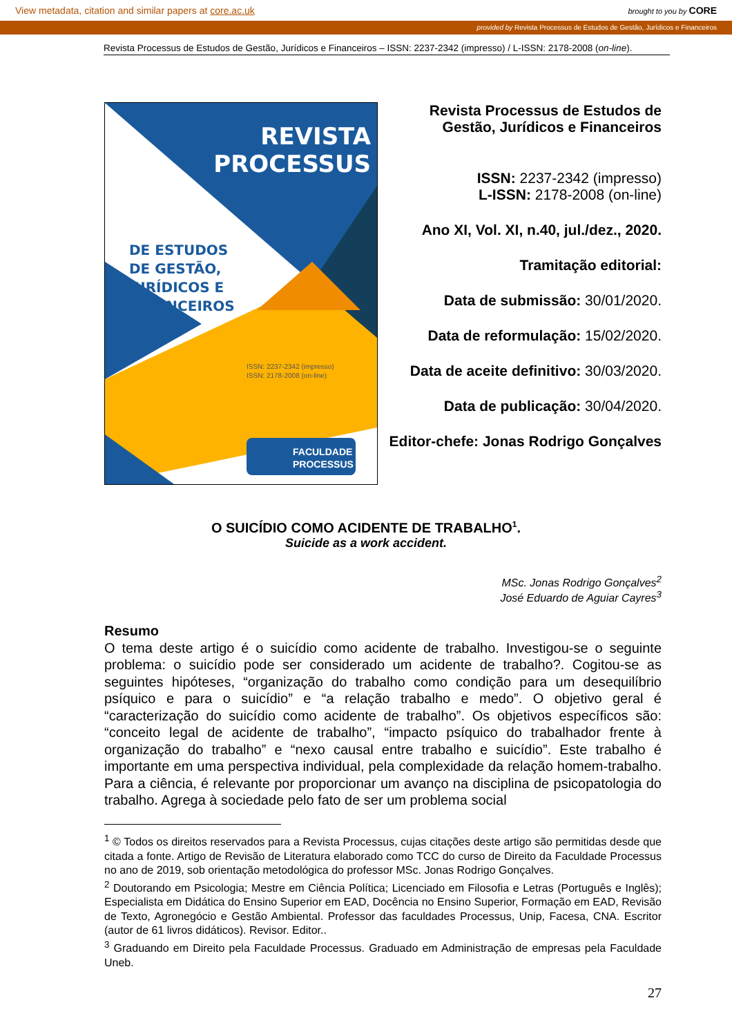View metadata, citation and similar papers at core.ac.uk brought to you by CORE
provided by Revista Processus de Estudos de Gestão, Jurídicos e Financeiros
Revista Processus de Estudos de Gestão, Jurídicos e Financeiros – ISSN: 2237-2342 (impresso) / L-ISSN: 2178-2008 (on-line).
REVISTA
PROCESSUS
DE ESTUDOS
DE GESTÃO,
JURÍDICOS E
FINANCEIROS
ISSN: 2237-2342 (impresso)
ISSN: 2178-2008 (on-line)
FACULDADE
PROCESSUS
Revista Processus de Estudos de
Gestão, Jurídicos e Financeiros
ISSN: 2237-2342 (impresso)
L-ISSN: 2178-2008 (on-line)
Ano XI, Vol. XI, n.40, jul./dez., 2020.
Tramitação editorial:
Data de submissão: 30/01/2020.
Data de reformulação: 15/02/2020.
Data de aceite definitivo: 30/03/2020.
Data de publicação: 30/04/2020.
Editor-chefe: Jonas Rodrigo Gonçalves
O SUICÍDIO COMO ACIDENTE DE TRABALHO<sup>1</sup>.
Suicide as a work accident.
MSc. Jonas Rodrigo Gonçalves<sup>2</sup>
José Eduardo de Aguiar Cayres<sup>3</sup>
Resumo
O tema deste artigo é o suicídio como acidente de trabalho. Investigou-se o seguinte problema: o suicídio pode ser considerado um acidente de trabalho?. Cogitou-se as seguintes hipóteses, “organização do trabalho como condição para um desequilíbrio psíquico e para o suicídio” e “a relação trabalho e medo”. O objetivo geral é “caracterização do suicídio como acidente de trabalho”. Os objetivos específicos são: “conceito legal de acidente de trabalho”, “impacto psíquico do trabalhador frente à organização do trabalho” e “nexo causal entre trabalho e suicídio”. Este trabalho é importante em uma perspectiva individual, pela complexidade da relação homem-trabalho. Para a ciência, é relevante por proporcionar um avanço na disciplina de psicopatologia do trabalho. Agrega à sociedade pelo fato de ser um problema social
<sup>1</sup> © Todos os direitos reservados para a Revista Processus, cujas citações deste artigo são permitidas desde que citada a fonte. Artigo de Revisão de Literatura elaborado como TCC do curso de Direito da Faculdade Processus no ano de 2019, sob orientação metodológica do professor MSc. Jonas Rodrigo Gonçalves.
<sup>2</sup> Doutorando em Psicologia; Mestre em Ciência Política; Licenciado em Filosofia e Letras (Português e Inglês); Especialista em Didática do Ensino Superior em EAD, Docência no Ensino Superior, Formação em EAD, Revisão de Texto, Agronegócio e Gestão Ambiental. Professor das faculdades Processus, Unip, Facesa, CNA. Escritor (autor de 61 livros didáticos). Revisor. Editor..
<sup>3</sup> Graduando em Direito pela Faculdade Processus. Graduado em Administração de empresas pela Faculdade Uneb.
27